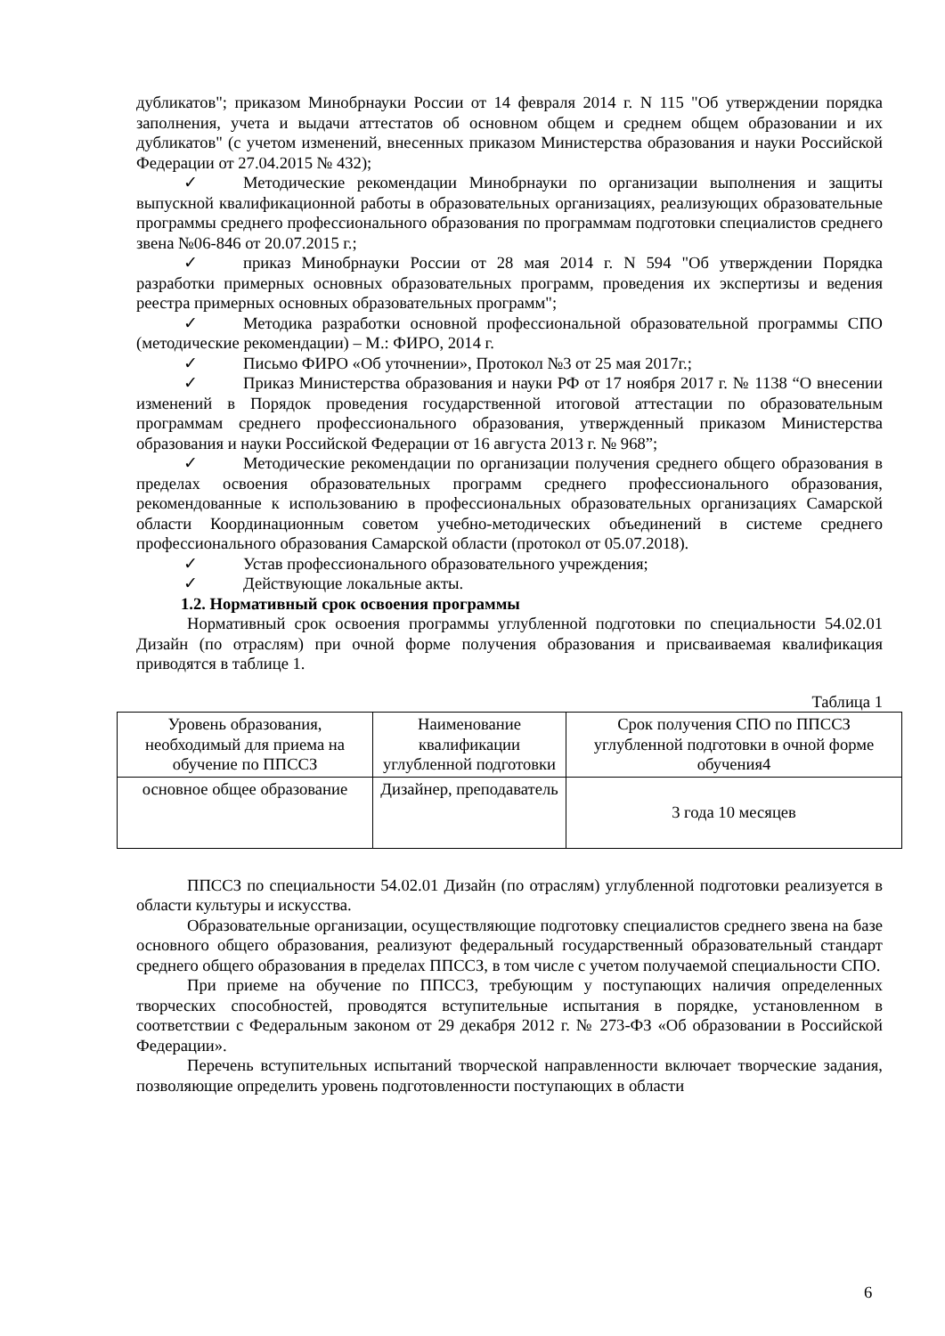дубликатов"; приказом Минобрнауки России от 14 февраля 2014 г. N 115 "Об утверждении порядка заполнения, учета и выдачи аттестатов об основном общем и среднем общем образовании и их дубликатов" (с учетом изменений, внесенных приказом Министерства образования и науки Российской Федерации от 27.04.2015 № 432);
✓ Методические рекомендации Минобрнауки по организации выполнения и защиты выпускной квалификационной работы в образовательных организациях, реализующих образовательные программы среднего профессионального образования по программам подготовки специалистов среднего звена №06-846 от 20.07.2015 г.;
✓ приказ Минобрнауки России от 28 мая 2014 г. N 594 "Об утверждении Порядка разработки примерных основных образовательных программ, проведения их экспертизы и ведения реестра примерных основных образовательных программ";
✓ Методика разработки основной профессиональной образовательной программы СПО (методические рекомендации) – М.: ФИРО, 2014 г.
✓ Письмо ФИРО «Об уточнении», Протокол №3 от 25 мая 2017г.;
✓ Приказ Министерства образования и науки РФ от 17 ноября 2017 г. № 1138 “О внесении изменений в Порядок проведения государственной итоговой аттестации по образовательным программам среднего профессионального образования, утвержденный приказом Министерства образования и науки Российской Федерации от 16 августа 2013 г. № 968”;
✓ Методические рекомендации по организации получения среднего общего образования в пределах освоения образовательных программ среднего профессионального образования, рекомендованные к использованию в профессиональных образовательных организациях Самарской области Координационным советом учебно-методических объединений в системе среднего профессионального образования Самарской области (протокол от 05.07.2018).
✓ Устав профессионального образовательного учреждения;
✓ Действующие локальные акты.
1.2. Нормативный срок освоения программы
Нормативный срок освоения программы углубленной подготовки по специальности 54.02.01 Дизайн (по отраслям) при очной форме получения образования и присваиваемая квалификация приводятся в таблице 1.
Таблица 1
| Уровень образования, необходимый для приема на обучение по ППССЗ | Наименование квалификации углубленной подготовки | Срок получения СПО по ППССЗ углубленной подготовки в очной форме обучения4 |
| основное общее образование | Дизайнер, преподаватель | 3 года 10 месяцев |
ППССЗ по специальности 54.02.01 Дизайн (по отраслям) углубленной подготовки реализуется в области культуры и искусства.
Образовательные организации, осуществляющие подготовку специалистов среднего звена на базе основного общего образования, реализуют федеральный государственный образовательный стандарт среднего общего образования в пределах ППССЗ, в том числе с учетом получаемой специальности СПО.
При приеме на обучение по ППССЗ, требующим у поступающих наличия определенных творческих способностей, проводятся вступительные испытания в порядке, установленном в соответствии с Федеральным законом от 29 декабря 2012 г. № 273-ФЗ «Об образовании в Российской Федерации».
Перечень вступительных испытаний творческой направленности включает творческие задания, позволяющие определить уровень подготовленности поступающих в области
6